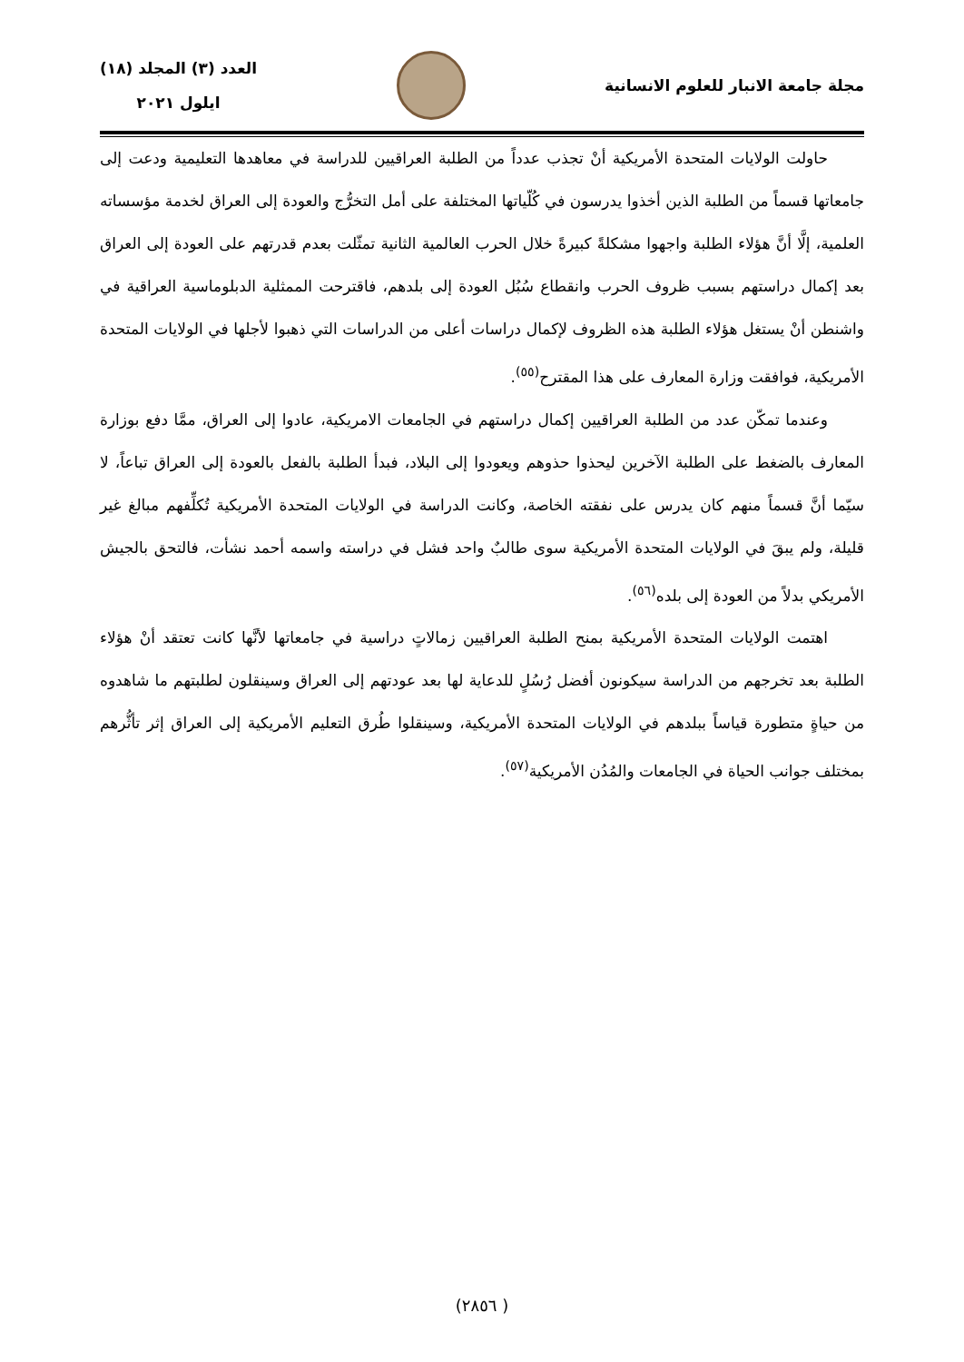مجلة جامعة الانبار للعلوم الانسانية
العدد (٣) المجلد (١٨)
ايلول ٢٠٢١
حاولت الولايات المتحدة الأمريكية أنْ تجذب عدداً من الطلبة العراقيين للدراسة في معاهدها التعليمية ودعت إلى جامعاتها قسماً من الطلبة الذين أخذوا يدرسون في كُلّياتها المختلفة على أمل التخرُّج والعودة إلى العراق لخدمة مؤسساته العلمية، إلَّا أنَّ هؤلاء الطلبة واجهوا مشكلةً كبيرةً خلال الحرب العالمية الثانية تمثّلت بعدم قدرتهم على العودة إلى العراق بعد إكمال دراستهم بسبب ظروف الحرب وانقطاع سُبُل العودة إلى بلدهم، فاقترحت الممثلية الدبلوماسية العراقية في واشنطن أنْ يستغل هؤلاء الطلبة هذه الظروف لإكمال دراسات أعلى من الدراسات التي ذهبوا لأجلها في الولايات المتحدة الأمريكية، فوافقت وزارة المعارف على هذا المقترح<sup>(٥٥)</sup>.
وعندما تمكّن عدد من الطلبة العراقيين إكمال دراستهم في الجامعات الامريكية، عادوا إلى العراق، ممَّا دفع بوزارة المعارف بالضغط على الطلبة الآخرين ليحذوا حذوهم ويعودوا إلى البلاد، فبدأ الطلبة بالفعل بالعودة إلى العراق تباعاً، لا سيّما أنَّ قسماً منهم كان يدرس على نفقته الخاصة، وكانت الدراسة في الولايات المتحدة الأمريكية تُكلِّفهم مبالغ غير قليلة، ولم يبقَ في الولايات المتحدة الأمريكية سوى طالبٌ واحد فشل في دراسته واسمه أحمد نشأت، فالتحق بالجيش الأمريكي بدلاً من العودة إلى بلده<sup>(٥٦)</sup>.
اهتمت الولايات المتحدة الأمريكية بمنح الطلبة العراقيين زمالاتٍ دراسية في جامعاتها لأنَّها كانت تعتقد أنْ هؤلاء الطلبة بعد تخرجهم من الدراسة سيكونون أفضل رُسُلٍ للدعاية لها بعد عودتهم إلى العراق وسينقلون لطلبتهم ما شاهدوه من حياةٍ متطورة قياساً ببلدهم في الولايات المتحدة الأمريكية، وسينقلوا طُرق التعليم الأمريكية إلى العراق إثر تأثُّرهم بمختلف جوانب الحياة في الجامعات والمُدُن الأمريكية<sup>(٥٧)</sup>.
( ٢٨٥٦)